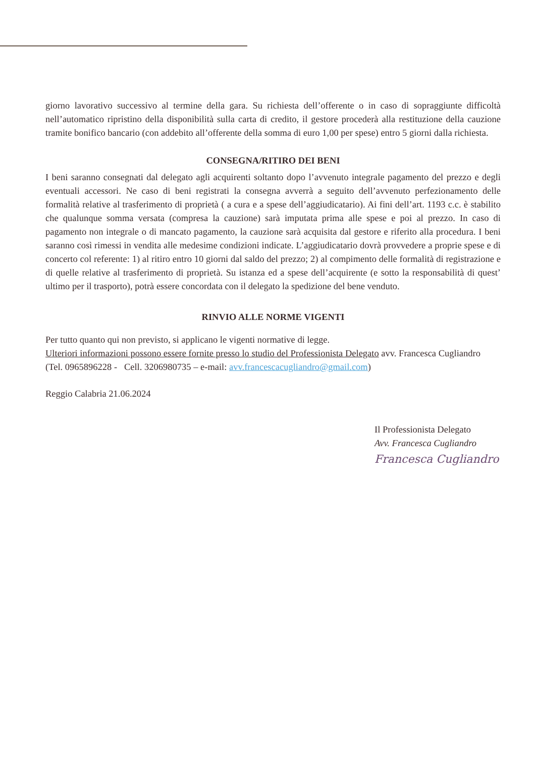giorno lavorativo successivo al termine della gara. Su richiesta dell’offerente o in caso di sopraggiunte difficoltà nell’automatico ripristino della disponibilità sulla carta di credito, il gestore procederà alla restituzione della cauzione tramite bonifico bancario (con addebito all’offerente della somma di euro 1,00 per spese) entro 5 giorni dalla richiesta.
CONSEGNA/RITIRO DEI BENI
I beni saranno consegnati dal delegato agli acquirenti soltanto dopo l’avvenuto integrale pagamento del prezzo e degli eventuali accessori. Ne caso di beni registrati la consegna avverrà a seguito dell’avvenuto perfezionamento delle formalità relative al trasferimento di proprietà ( a cura e a spese dell’aggiudicatario). Ai fini dell’art. 1193 c.c. è stabilito che qualunque somma versata (compresa la cauzione) sarà imputata prima alle spese e poi al prezzo. In caso di pagamento non integrale o di mancato pagamento, la cauzione sarà acquisita dal gestore e riferito alla procedura. I beni saranno così rimessi in vendita alle medesime condizioni indicate. L’aggiudicatario dovrà provvedere a proprie spese e di concerto col referente: 1) al ritiro entro 10 giorni dal saldo del prezzo; 2) al compimento delle formalità di registrazione e di quelle relative al trasferimento di proprietà. Su istanza ed a spese dell’acquirente (e sotto la responsabilità di quest’ ultimo per il trasporto), potrà essere concordata con il delegato la spedizione del bene venduto.
RINVIO ALLE NORME VIGENTI
Per tutto quanto qui non previsto, si applicano le vigenti normative di legge.
Ulteriori informazioni possono essere fornite presso lo studio del Professionista Delegato avv. Francesca Cugliandro
(Tel. 0965896228 - Cell. 3206980735 – e-mail: avv.francescacugliandro@gmail.com)
Reggio Calabria 21.06.2024
Il Professionista Delegato
Avv. Francesca Cugliandro
Francesca Cugliandro